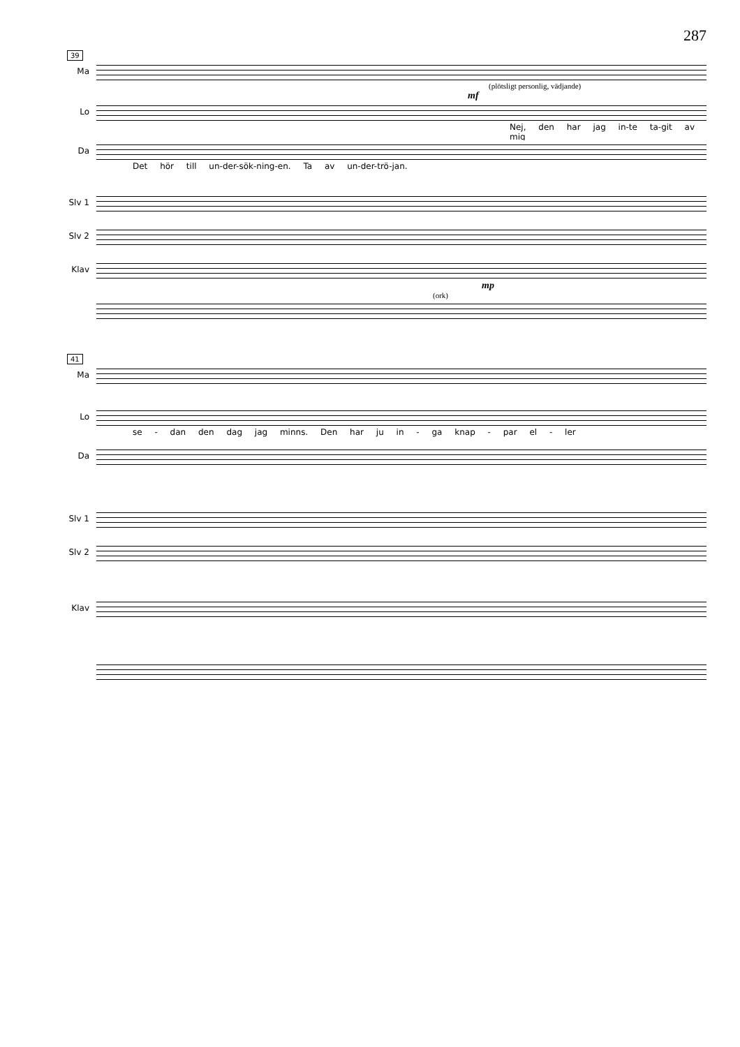287
39
Ma
(plötsligt personlig, vädjande)
mf
Lo
Nej, den har jag in-te ta-git av mig
Da
Det hör till un-der-sök-ning-en. Ta av un-der-trö-jan.
Slv 1
Slv 2
Klav
mp
(ork)
41
Ma
Lo
se - dan den dag jag minns. Den har ju in - ga knap - par el - ler
Da
Slv 1
Slv 2
Klav